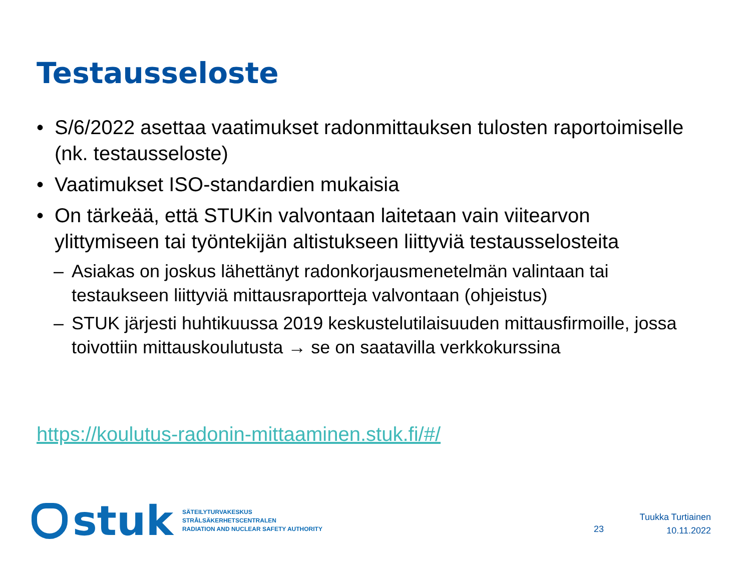Testausseloste
• S/6/2022 asettaa vaatimukset radonmittauksen tulosten raportoimiselle (nk. testausseloste)
• Vaatimukset ISO-standardien mukaisia
• On tärkeää, että STUKin valvontaan laitetaan vain viitearvon ylittymiseen tai työntekijän altistukseen liittyviä testausselosteita
– Asiakas on joskus lähettänyt radonkorjausmenetelmän valintaan tai testaukseen liittyviä mittausraportteja valvontaan (ohjeistus)
– STUK järjesti huhtikuussa 2019 keskustelutilaisuuden mittausfirmoille, jossa toivottiin mittauskoulutusta → se on saatavilla verkkokurssina
https://koulutus-radonin-mittaaminen.stuk.fi/#/
stuk
SÄTEILYTURVAKESKUS
STRÅLSÄKERHETSCENTRALEN
RADIATION AND NUCLEAR SAFETY AUTHORITY
23
Tuukka Turtiainen
10.11.2022